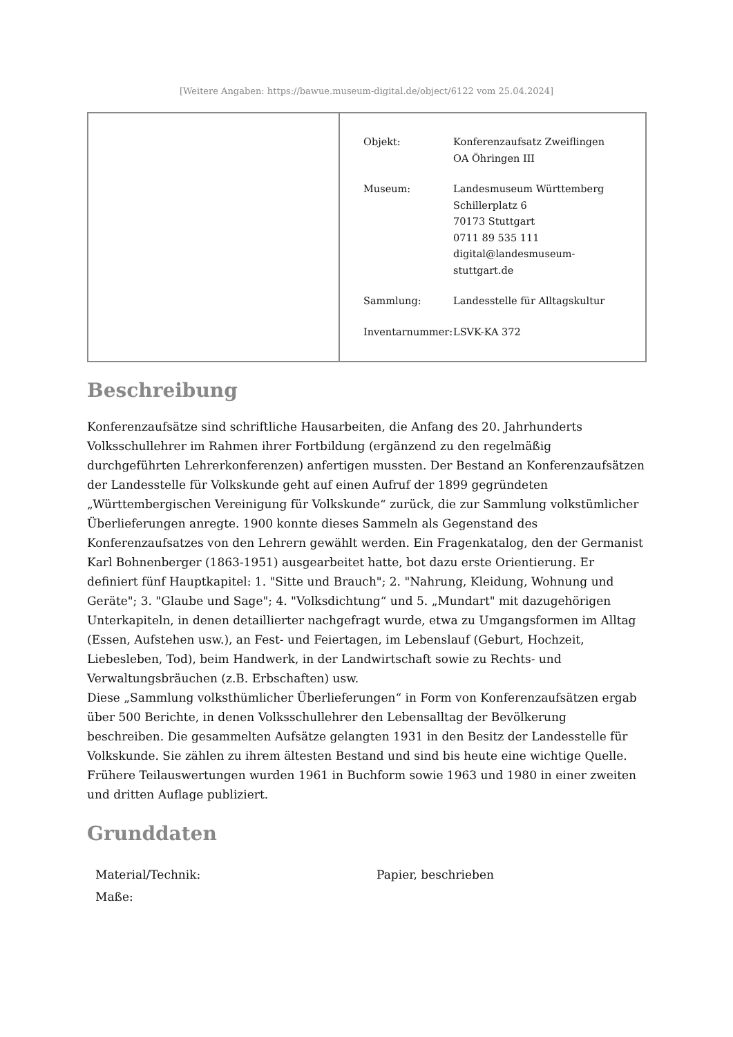[Weitere Angaben: https://bawue.museum-digital.de/object/6122 vom 25.04.2024]
| Objekt: | Konferenzaufsatz Zweiflingen OA Öhringen III |
| Museum: | Landesmuseum Württemberg Schillerplatz 6 70173 Stuttgart 0711 89 535 111 digital@landesmuseum- stuttgart.de |
| Sammlung: | Landesstelle für Alltagskultur |
| Inventarnummer: | LSVK-KA 372 |
Beschreibung
Konferenzaufsätze sind schriftliche Hausarbeiten, die Anfang des 20. Jahrhunderts Volksschullehrer im Rahmen ihrer Fortbildung (ergänzend zu den regelmäßig durchgeführten Lehrerkonferenzen) anfertigen mussten. Der Bestand an Konferenzaufsätzen der Landesstelle für Volkskunde geht auf einen Aufruf der 1899 gegründeten „Württembergischen Vereinigung für Volkskunde“ zurück, die zur Sammlung volkstümlicher Überlieferungen anregte. 1900 konnte dieses Sammeln als Gegenstand des Konferenzaufsatzes von den Lehrern gewählt werden. Ein Fragenkatalog, den der Germanist Karl Bohnenberger (1863-1951) ausgearbeitet hatte, bot dazu erste Orientierung. Er definiert fünf Hauptkapitel: 1. "Sitte und Brauch"; 2. "Nahrung, Kleidung, Wohnung und Geräte"; 3. "Glaube und Sage"; 4. "Volksdichtung“ und 5. „Mundart" mit dazugehörigen Unterkapiteln, in denen detaillierter nachgefragt wurde, etwa zu Umgangsformen im Alltag (Essen, Aufstehen usw.), an Fest- und Feiertagen, im Lebenslauf (Geburt, Hochzeit, Liebesleben, Tod), beim Handwerk, in der Landwirtschaft sowie zu Rechts- und Verwaltungsbräuchen (z.B. Erbschaften) usw.
Diese „Sammlung volksthümlicher Überlieferungen“ in Form von Konferenzaufsätzen ergab über 500 Berichte, in denen Volksschullehrer den Lebensalltag der Bevölkerung beschreiben. Die gesammelten Aufsätze gelangten 1931 in den Besitz der Landesstelle für Volkskunde. Sie zählen zu ihrem ältesten Bestand und sind bis heute eine wichtige Quelle. Frühere Teilauswertungen wurden 1961 in Buchform sowie 1963 und 1980 in einer zweiten und dritten Auflage publiziert.
Grunddaten
| Material/Technik: | Papier, beschrieben |
| Maße: | |